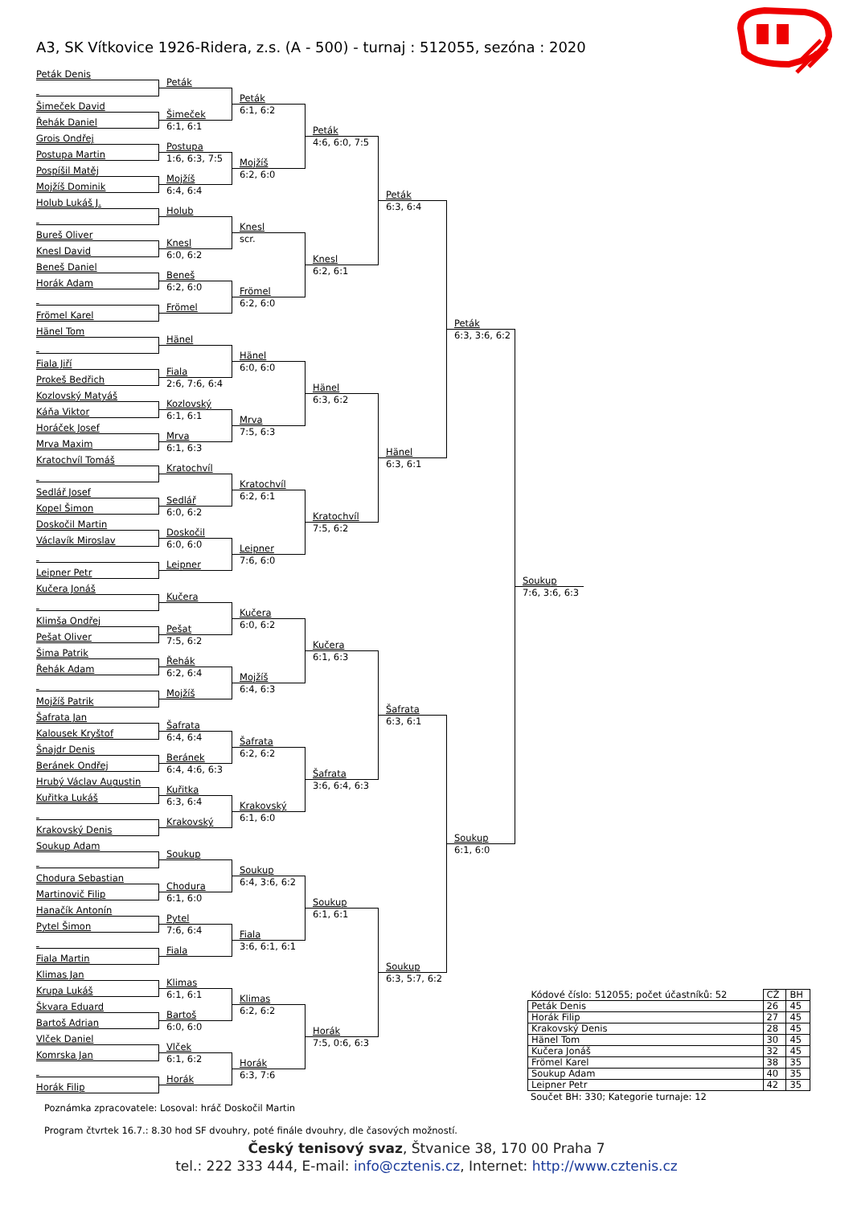A3, SK Vítkovice 1926-Ridera, z.s. (A - 500) - turnaj : 512055, sezóna : 2020
Peták Denis
Šimeček David
Řehák Daniel
Grois Ondřej
Postupa Martin
Pospíšil Matěj
Mojžíš Dominik
Holub Lukáš J.
Bureš Oliver
Knesl David
Beneš Daniel
Horák Adam
Frömel Karel
Hänel Tom
Fiala Jiří
Prokeš Bedřich
Kozlovský Matyáš
Káňa Viktor
Horáček Josef
Mrva Maxim
Kratochvíl Tomáš
Sedlář Josef
Kopel Šimon
Doskočil Martin
Václavík Miroslav
Leipner Petr
Kučera Jonáš
Klimša Ondřej
Pešat Oliver
Šima Patrik
Řehák Adam
Mojžíš Patrik
Šafrata Jan
Kalousek Kryštof
Šnajdr Denis
Beránek Ondřej
Hrubý Václav Augustin
Kuřitka Lukáš
Krakovský Denis
Soukup Adam
Chodura Sebastian
Martinovič Filip
Hanačík Antonín
Pytel Šimon
Fiala Martin
Klimas Jan
Krupa Lukáš
Škvara Eduard
Bartoš Adrian
Vlček Daniel
Komrska Jan
Horák Filip
Peták
Šimeček
6:1, 6:1
Postupa
1:6, 6:3, 7:5
Mojžíš
6:4, 6:4
Holub
Knesl
6:0, 6:2
Beneš
6:2, 6:0
Frömel
Hänel
Fiala
2:6, 7:6, 6:4
Kozlovský
6:1, 6:1
Mrva
6:1, 6:3
Kratochvíl
Sedlář
6:0, 6:2
Doskočil
6:0, 6:0
Leipner
Kučera
Pešat
7:5, 6:2
Řehák
6:2, 6:4
Mojžíš
Šafrata
6:4, 6:4
Beránek
6:4, 4:6, 6:3
Kuřitka
6:3, 6:4
Krakovský
Soukup
Chodura
6:1, 6:0
Pytel
7:6, 6:4
Fiala
Klimas
6:1, 6:1
Bartoš
6:0, 6:0
Vlček
6:1, 6:2
Horák
Peták
6:1, 6:2
Mojžíš
6:2, 6:0
Knesl
scr.
Frömel
6:2, 6:0
Hänel
6:0, 6:0
Mrva
7:5, 6:3
Kratochvíl
6:2, 6:1
Leipner
7:6, 6:0
Kučera
6:0, 6:2
Mojžíš
6:4, 6:3
Šafrata
6:2, 6:2
Krakovský
6:1, 6:0
Soukup
6:4, 3:6, 6:2
Fiala
3:6, 6:1, 6:1
Klimas
6:2, 6:2
Horák
6:3, 7:6
Peták
4:6, 6:0, 7:5
Knesl
6:2, 6:1
Hänel
6:3, 6:2
Kratochvíl
7:5, 6:2
Kučera
6:1, 6:3
Šafrata
3:6, 6:4, 6:3
Soukup
6:1, 6:1
Horák
7:5, 0:6, 6:3
Peták
6:3, 6:4
Hänel
6:3, 6:1
Šafrata
6:3, 6:1
Soukup
6:3, 5:7, 6:2
Peták
6:3, 3:6, 6:2
Soukup
6:1, 6:0
Soukup
7:6, 3:6, 6:3
| Kódové číslo: 512055; počet účastníků: 52 | CŽ | BH |
| Peták Denis | 26 | 45 |
| Horák Filip | 27 | 45 |
| Krakovský Denis | 28 | 45 |
| Hänel Tom | 30 | 45 |
| Kučera Jonáš | 32 | 45 |
| Frömel Karel | 38 | 35 |
| Soukup Adam | 40 | 35 |
| Leipner Petr | 42 | 35 |
Součet BH: 330; Kategorie turnaje: 12
Poznámka zpracovatele: Losoval: hráč Doskočil Martin
Program čtvrtek 16.7.: 8.30 hod SF dvouhry, poté finále dvouhry, dle časových možností.
Český tenisový svaz, Štvanice 38, 170 00 Praha 7
tel.: 222 333 444, E-mail: info@cztenis.cz, Internet: http://www.cztenis.cz